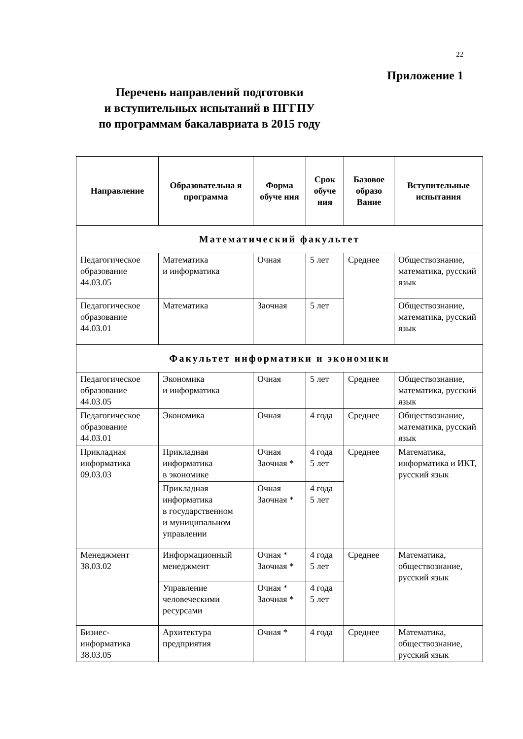22
Приложение 1
Перечень направлений подготовки
и вступительных испытаний в ПГГПУ
по программам бакалавриата в 2015 году
| Направление | Образовательна я программа | Форма обуче ния | Срок обуче ния | Базовое образо Вание | Вступительные испытания |
| --- | --- | --- | --- | --- | --- |
| Математический факультет | | | | | |
| Педагогическое образование 44.03.05 | Математика и информатика | Очная | 5 лет | Среднее | Обществознание, математика, русский язык |
| Педагогическое образование 44.03.01 | Математика | Заочная | 5 лет | | Обществознание, математика, русский язык |
| Факультет информатики и экономики | | | | | |
| Педагогическое образование 44.03.05 | Экономика и информатика | Очная | 5 лет | Среднее | Обществознание, математика, русский язык |
| Педагогическое образование 44.03.01 | Экономика | Очная | 4 года | Среднее | Обществознание, математика, русский язык |
| Прикладная информатика 09.03.03 | Прикладная информатика в экономике | Очная Заочная * | 4 года 5 лет | Среднее | Математика, информатика и ИКТ, русский язык |
| | Прикладная информатика в государственном и муниципальном управлении | Очная Заочная * | 4 года 5 лет | | |
| Менеджмент 38.03.02 | Информационный менеджмент | Очная * Заочная * | 4 года 5 лет | Среднее | Математика, обществознание, русский язык |
| | Управление человеческими ресурсами | Очная * Заочная * | 4 года 5 лет | | |
| Бизнес-информатика 38.03.05 | Архитектура предприятия | Очная * | 4 года | Среднее | Математика, обществознание, русский язык |